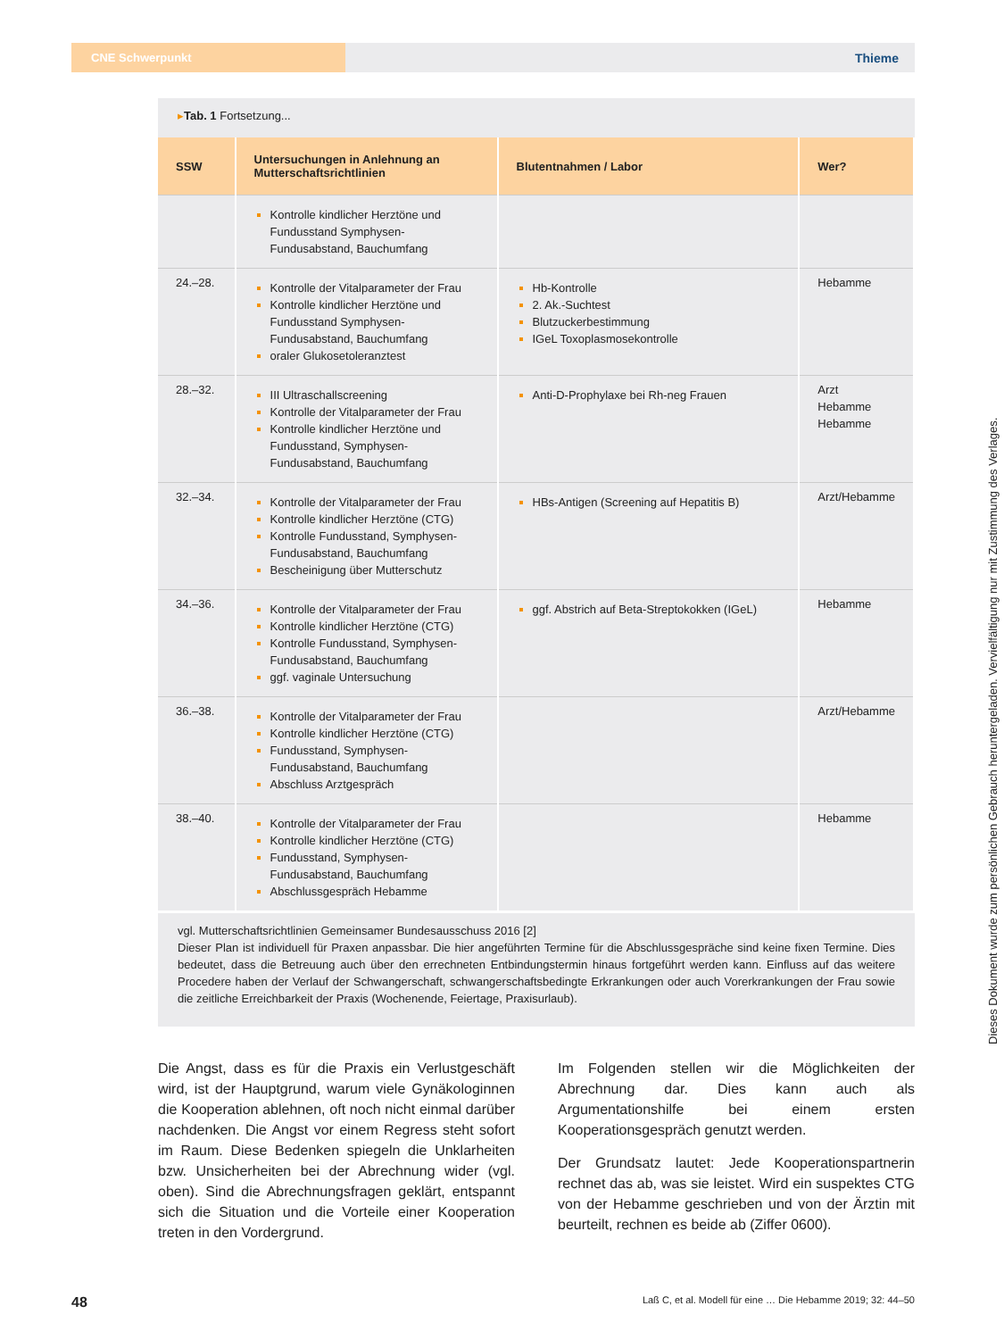CNE Schwerpunkt
Thieme
▸Tab. 1 Fortsetzung...
| SSW | Untersuchungen in Anlehnung an Mutterschaftsrichtlinien | Blutentnahmen / Labor | Wer? |
| --- | --- | --- | --- |
| | Kontrolle kindlicher Herztöne und Fundusstand Symphysen-Fundusabstand, Bauchumfang | | |
| 24.–28. | Kontrolle der Vitalparameter der Frau Kontrolle kindlicher Herztöne und Fundusstand Symphysen-Fundusabstand, Bauchumfang oraler Glukosetoleranztest | Hb-Kontrolle 2. Ak.-Suchtest Blutzuckerbestimmung IGeL Toxoplasmosekontrolle | Hebamme |
| 28.–32. | III Ultraschallscreening Kontrolle der Vitalparameter der Frau Kontrolle kindlicher Herztöne und Fundusstand, Symphysen-Fundusabstand, Bauchumfang | Anti-D-Prophylaxe bei Rh-neg Frauen | Arzt Hebamme Hebamme |
| 32.–34. | Kontrolle der Vitalparameter der Frau Kontrolle kindlicher Herztöne (CTG) Kontrolle Fundusstand, Symphysen-Fundusabstand, Bauchumfang Bescheinigung über Mutterschutz | HBs-Antigen (Screening auf Hepatitis B) | Arzt/Hebamme |
| 34.–36. | Kontrolle der Vitalparameter der Frau Kontrolle kindlicher Herztöne (CTG) Kontrolle Fundusstand, Symphysen-Fundusabstand, Bauchumfang ggf. vaginale Untersuchung | ggf. Abstrich auf Beta-Streptokokken (IGeL) | Hebamme |
| 36.–38. | Kontrolle der Vitalparameter der Frau Kontrolle kindlicher Herztöne (CTG) Fundusstand, Symphysen-Fundusabstand, Bauchumfang Abschluss Arztgespräch | | Arzt/Hebamme |
| 38.–40. | Kontrolle der Vitalparameter der Frau Kontrolle kindlicher Herztöne (CTG) Fundusstand, Symphysen-Fundusabstand, Bauchumfang Abschlussgespräch Hebamme | | Hebamme |
vgl. Mutterschaftsrichtlinien Gemeinsamer Bundesausschuss 2016 [2]
Dieser Plan ist individuell für Praxen anpassbar. Die hier angeführten Termine für die Abschlussgespräche sind keine fixen Termine. Dies bedeutet, dass die Betreuung auch über den errechneten Entbindungstermin hinaus fortgeführt werden kann. Einfluss auf das weitere Procedere haben der Verlauf der Schwangerschaft, schwangerschaftsbedingte Erkrankungen oder auch Vorerkrankungen der Frau sowie die zeitliche Erreichbarkeit der Praxis (Wochenende, Feiertage, Praxisurlaub).
Die Angst, dass es für die Praxis ein Verlustgeschäft wird, ist der Hauptgrund, warum viele Gynäkologinnen die Kooperation ablehnen, oft noch nicht einmal darüber nachdenken. Die Angst vor einem Regress steht sofort im Raum. Diese Bedenken spiegeln die Unklarheiten bzw. Unsicherheiten bei der Abrechnung wider (vgl. oben). Sind die Abrechnungsfragen geklärt, entspannt sich die Situation und die Vorteile einer Kooperation treten in den Vordergrund.
Im Folgenden stellen wir die Möglichkeiten der Abrechnung dar. Dies kann auch als Argumentationshilfe bei einem ersten Kooperationsgespräch genutzt werden.
Der Grundsatz lautet: Jede Kooperationspartnerin rechnet das ab, was sie leistet. Wird ein suspektes CTG von der Hebamme geschrieben und von der Ärztin mit beurteilt, rechnen es beide ab (Ziffer 0600).
48 Laß C, et al. Modell für eine … Die Hebamme 2019; 32: 44–50
Dieses Dokument wurde zum persönlichen Gebrauch heruntergeladen. Vervielfältigung nur mit Zustimmung des Verlages.